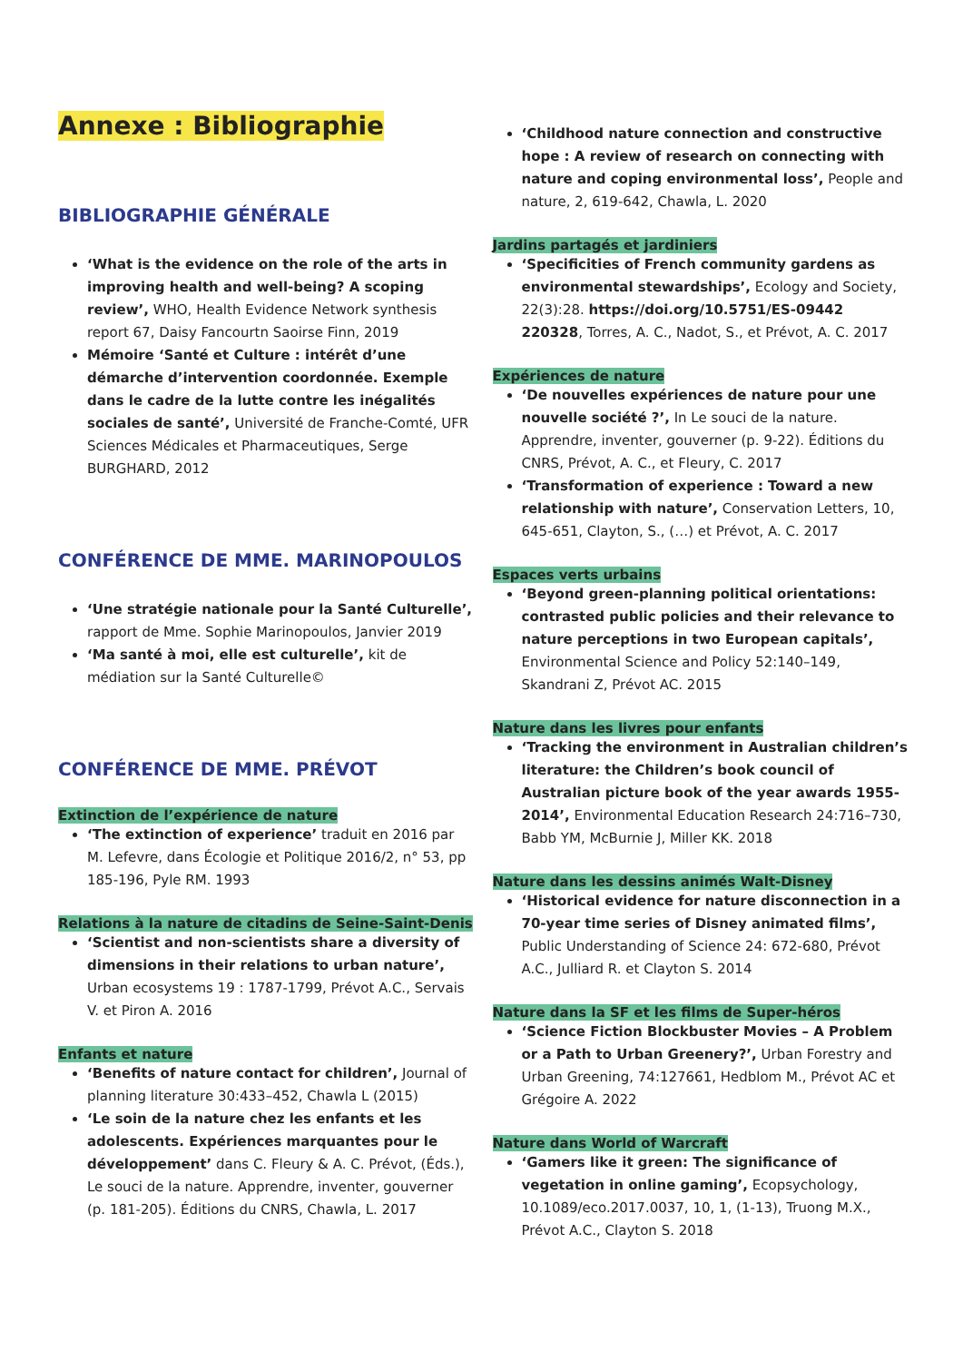Annexe : Bibliographie
BIBLIOGRAPHIE GÉNÉRALE
‘What is the evidence on the role of the arts in improving health and well-being? A scoping review’, WHO, Health Evidence Network synthesis report 67, Daisy Fancourtn Saoirse Finn, 2019
Mémoire ‘Santé et Culture : intérêt d’une démarche d’intervention coordonnée. Exemple dans le cadre de la lutte contre les inégalités sociales de santé’, Université de Franche-Comté, UFR Sciences Médicales et Pharmaceutiques, Serge BURGHARD, 2012
CONFÉRENCE DE MME. MARINOPOULOS
‘Une stratégie nationale pour la Santé Culturelle’, rapport de Mme. Sophie Marinopoulos, Janvier 2019
‘Ma santé à moi, elle est culturelle’, kit de médiation sur la Santé Culturelle©
CONFÉRENCE DE MME. PRÉVOT
Extinction de l’expérience de nature
‘The extinction of experience’ traduit en 2016 par M. Lefevre, dans Écologie et Politique 2016/2, n° 53, pp 185-196, Pyle RM. 1993
Relations à la nature de citadins de Seine-Saint-Denis
‘Scientist and non-scientists share a diversity of dimensions in their relations to urban nature’, Urban ecosystems 19 : 1787-1799, Prévot A.C., Servais V. et Piron A. 2016
Enfants et nature
‘Benefits of nature contact for children’, Journal of planning literature 30:433–452, Chawla L (2015)
‘Le soin de la nature chez les enfants et les adolescents. Expériences marquantes pour le développement’ dans C. Fleury & A. C. Prévot, (Éds.), Le souci de la nature. Apprendre, inventer, gouverner (p. 181-205). Éditions du CNRS, Chawla, L. 2017
‘Childhood nature connection and constructive hope : A review of research on connecting with nature and coping environmental loss’, People and nature, 2, 619-642, Chawla, L. 2020
Jardins partagés et jardiniers
‘Specificities of French community gardens as environmental stewardships’, Ecology and Society, 22(3):28. https://doi.org/10.5751/ES-09442 220328, Torres, A. C., Nadot, S., et Prévot, A. C. 2017
Expériences de nature
‘De nouvelles expériences de nature pour une nouvelle société ?’, In Le souci de la nature. Apprendre, inventer, gouverner (p. 9-22). Éditions du CNRS, Prévot, A. C., et Fleury, C. 2017
‘Transformation of experience : Toward a new relationship with nature’, Conservation Letters, 10, 645-651, Clayton, S., (…) et Prévot, A. C. 2017
Espaces verts urbains
‘Beyond green-planning political orientations: contrasted public policies and their relevance to nature perceptions in two European capitals’, Environmental Science and Policy 52:140–149, Skandrani Z, Prévot AC. 2015
Nature dans les livres pour enfants
‘Tracking the environment in Australian children’s literature: the Children’s book council of Australian picture book of the year awards 1955-2014’, Environmental Education Research 24:716–730, Babb YM, McBurnie J, Miller KK. 2018
Nature dans les dessins animés Walt-Disney
‘Historical evidence for nature disconnection in a 70-year time series of Disney animated films’, Public Understanding of Science 24: 672-680, Prévot A.C., Julliard R. et Clayton S. 2014
Nature dans la SF et les films de Super-héros
‘Science Fiction Blockbuster Movies – A Problem or a Path to Urban Greenery?’, Urban Forestry and Urban Greening, 74:127661, Hedblom M., Prévot AC et Grégoire A. 2022
Nature dans World of Warcraft
‘Gamers like it green: The significance of vegetation in online gaming’, Ecopsychology, 10.1089/eco.2017.0037, 10, 1, (1-13), Truong M.X., Prévot A.C., Clayton S. 2018